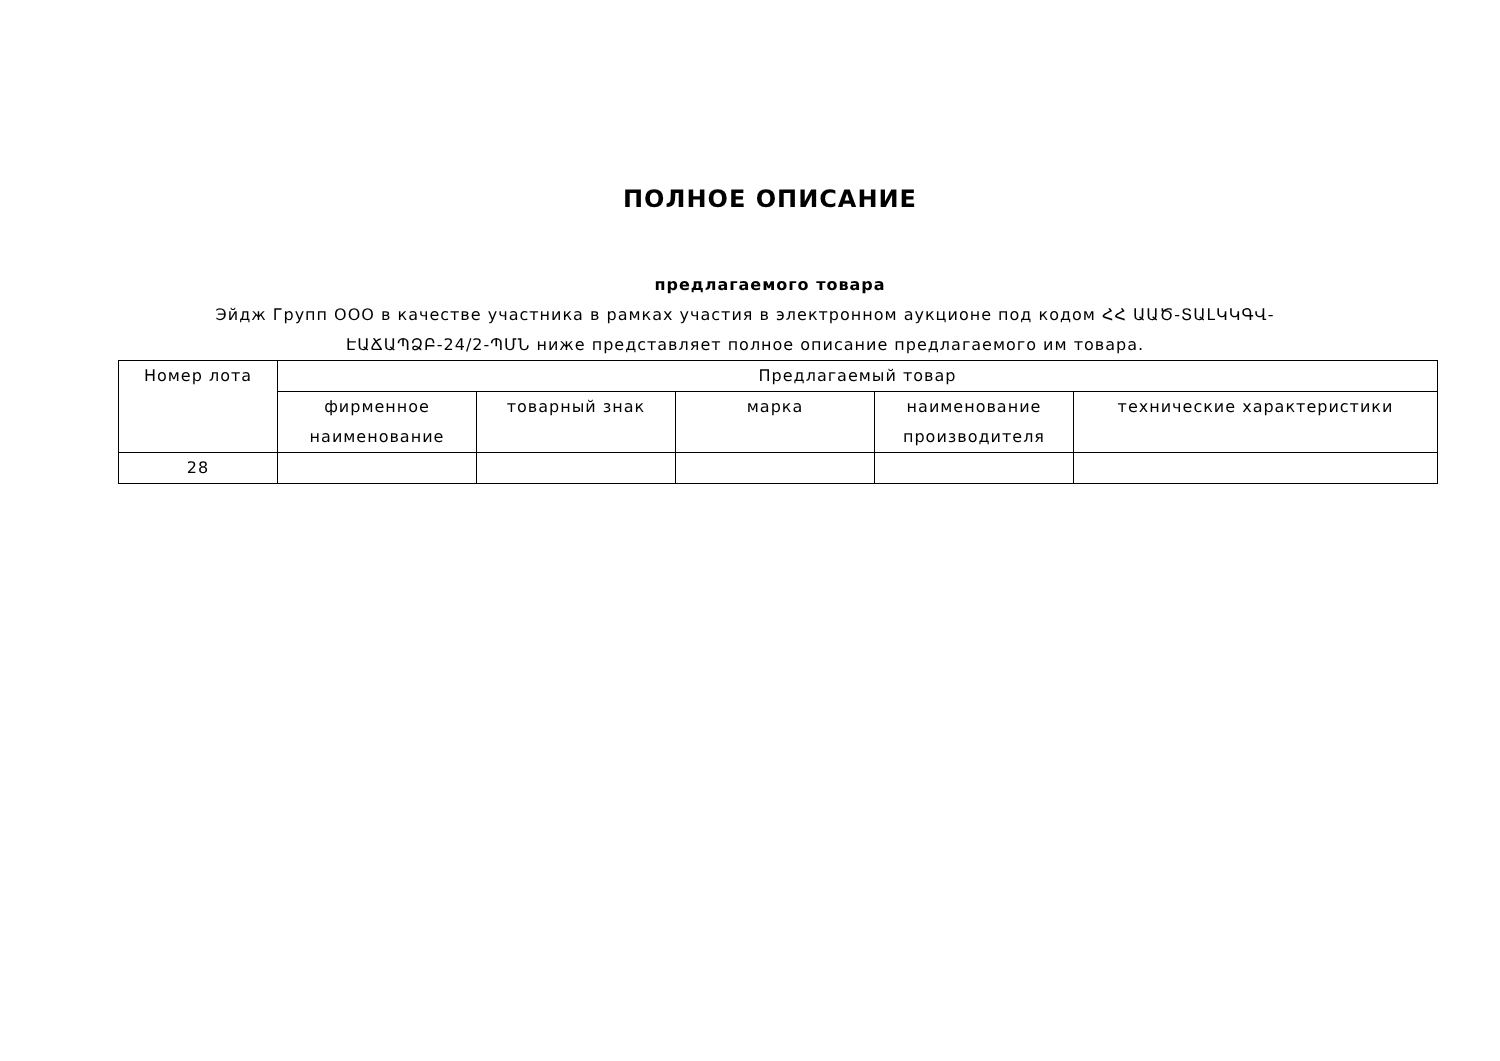ПОЛНОЕ ОПИСАНИЕ
предлагаемого товара
Эйдж Групп ООО в качестве участника в рамках участия в электронном аукционе под кодом ՀՀ ԱԱԾ-ՏԱԼԿԿԳՎ-ԷԱՃԱՊՁԲ-24/2-ՊՄՆ ниже представляет полное описание предлагаемого им товара.
| Номер лота | Предлагаемый товар | | | | |
| --- | --- | --- | --- | --- | --- |
| | фирменное наименование | товарный знак | марка | наименование производителя | технические характеристики |
| 28 | | | | | |